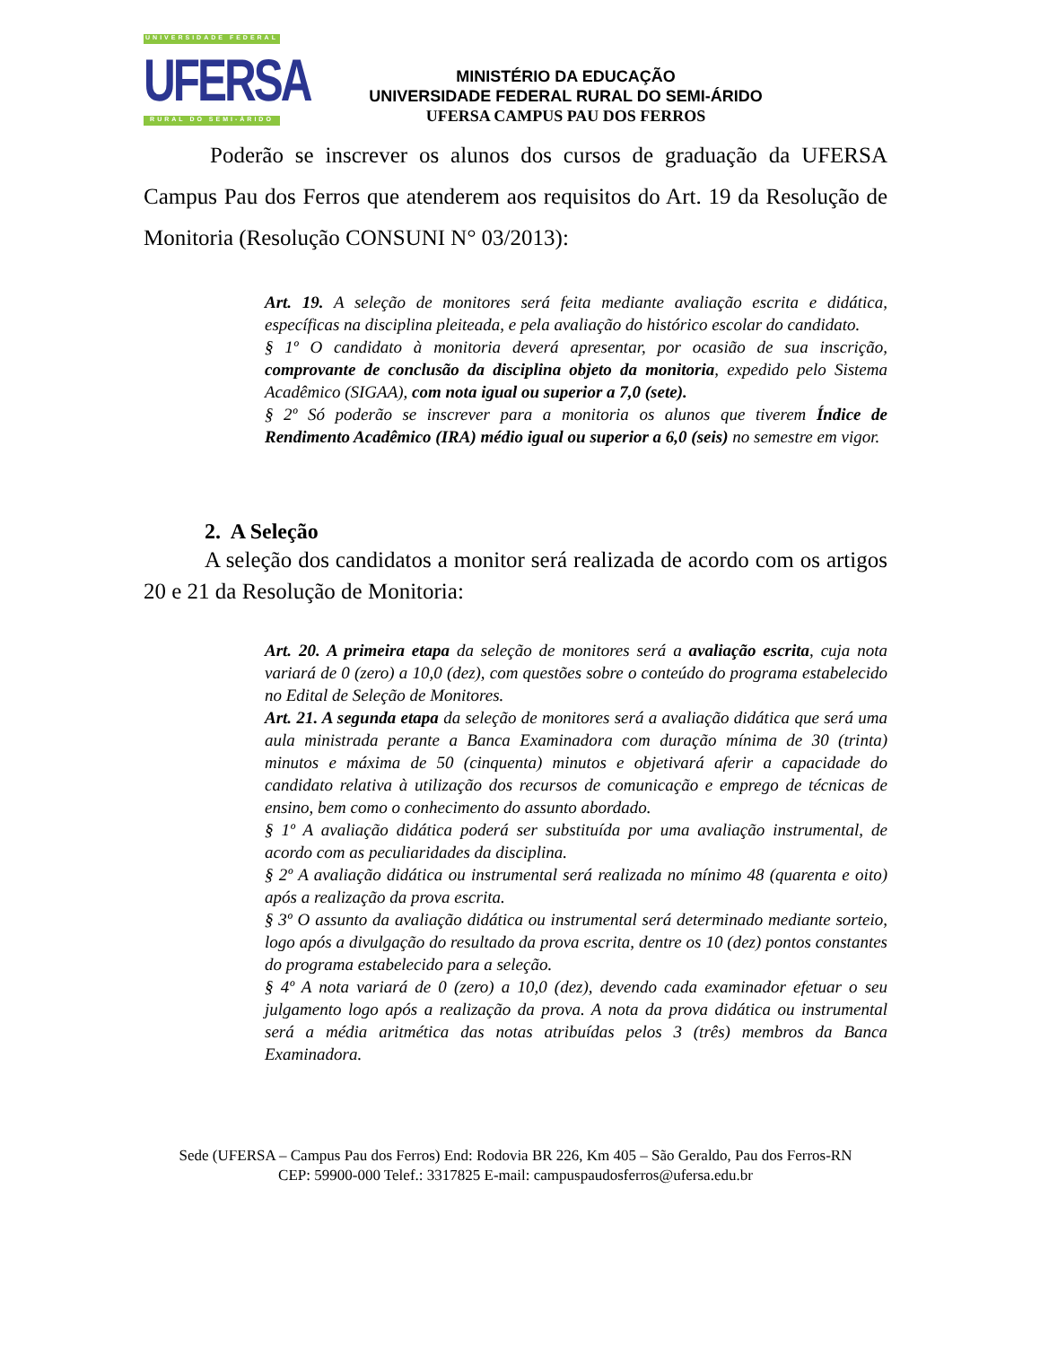UNIVERSIDADE FEDERAL
UFERSA
RURAL DO SEMI-ÁRIDO
MINISTÉRIO DA EDUCAÇÃO
UNIVERSIDADE FEDERAL RURAL DO SEMI-ÁRIDO
UFERSA CAMPUS PAU DOS FERROS
Poderão se inscrever os alunos dos cursos de graduação da UFERSA Campus Pau dos Ferros que atenderem aos requisitos do Art. 19 da Resolução de Monitoria (Resolução CONSUNI N° 03/2013):
Art. 19. A seleção de monitores será feita mediante avaliação escrita e didática, específicas na disciplina pleiteada, e pela avaliação do histórico escolar do candidato.
§ 1º O candidato à monitoria deverá apresentar, por ocasião de sua inscrição, comprovante de conclusão da disciplina objeto da monitoria, expedido pelo Sistema Acadêmico (SIGAA), com nota igual ou superior a 7,0 (sete).
§ 2º Só poderão se inscrever para a monitoria os alunos que tiverem Índice de Rendimento Acadêmico (IRA) médio igual ou superior a 6,0 (seis) no semestre em vigor.
2. A Seleção
A seleção dos candidatos a monitor será realizada de acordo com os artigos 20 e 21 da Resolução de Monitoria:
Art. 20. A primeira etapa da seleção de monitores será a avaliação escrita, cuja nota variará de 0 (zero) a 10,0 (dez), com questões sobre o conteúdo do programa estabelecido no Edital de Seleção de Monitores.
Art. 21. A segunda etapa da seleção de monitores será a avaliação didática que será uma aula ministrada perante a Banca Examinadora com duração mínima de 30 (trinta) minutos e máxima de 50 (cinquenta) minutos e objetivará aferir a capacidade do candidato relativa à utilização dos recursos de comunicação e emprego de técnicas de ensino, bem como o conhecimento do assunto abordado.
§ 1º A avaliação didática poderá ser substituída por uma avaliação instrumental, de acordo com as peculiaridades da disciplina.
§ 2º A avaliação didática ou instrumental será realizada no mínimo 48 (quarenta e oito) após a realização da prova escrita.
§ 3º O assunto da avaliação didática ou instrumental será determinado mediante sorteio, logo após a divulgação do resultado da prova escrita, dentre os 10 (dez) pontos constantes do programa estabelecido para a seleção.
§ 4º A nota variará de 0 (zero) a 10,0 (dez), devendo cada examinador efetuar o seu julgamento logo após a realização da prova. A nota da prova didática ou instrumental será a média aritmética das notas atribuídas pelos 3 (três) membros da Banca Examinadora.
Sede (UFERSA – Campus Pau dos Ferros) End: Rodovia BR 226, Km 405 – São Geraldo, Pau dos Ferros-RN
CEP: 59900-000 Telef.: 3317825 E-mail: campuspaudosferros@ufersa.edu.br